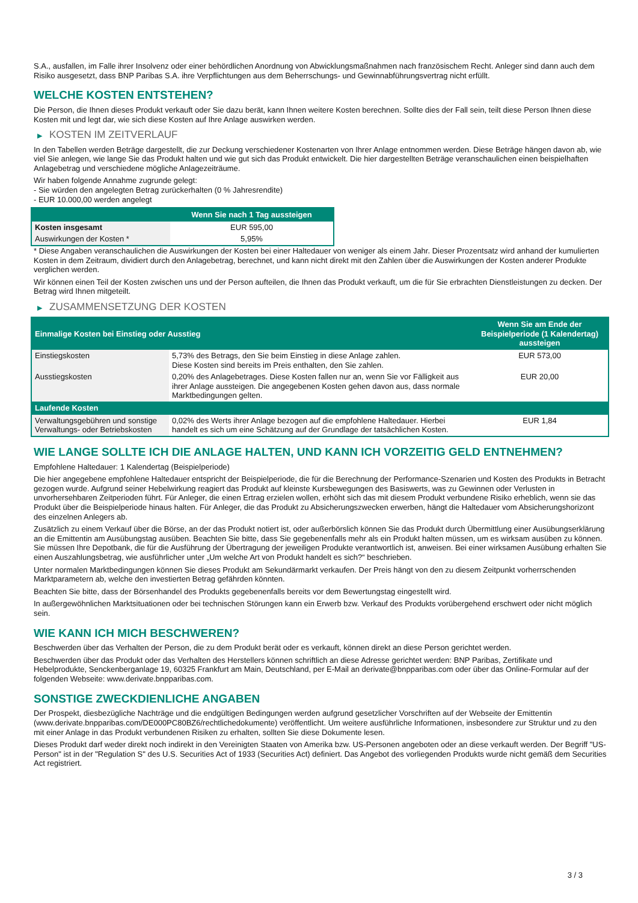S.A., ausfallen, im Falle ihrer Insolvenz oder einer behördlichen Anordnung von Abwicklungsmaßnahmen nach französischem Recht. Anleger sind dann auch dem Risiko ausgesetzt, dass BNP Paribas S.A. ihre Verpflichtungen aus dem Beherrschungs- und Gewinnabführungsvertrag nicht erfüllt.
WELCHE KOSTEN ENTSTEHEN?
Die Person, die Ihnen dieses Produkt verkauft oder Sie dazu berät, kann Ihnen weitere Kosten berechnen. Sollte dies der Fall sein, teilt diese Person Ihnen diese Kosten mit und legt dar, wie sich diese Kosten auf Ihre Anlage auswirken werden.
▶ KOSTEN IM ZEITVERLAUF
In den Tabellen werden Beträge dargestellt, die zur Deckung verschiedener Kostenarten von Ihrer Anlage entnommen werden. Diese Beträge hängen davon ab, wie viel Sie anlegen, wie lange Sie das Produkt halten und wie gut sich das Produkt entwickelt. Die hier dargestellten Beträge veranschaulichen einen beispielhaften Anlagebetrag und verschiedene mögliche Anlagezeiträume.
Wir haben folgende Annahme zugrunde gelegt:
- Sie würden den angelegten Betrag zurückerhalten (0 % Jahresrendite)
- EUR 10.000,00 werden angelegt
| | Wenn Sie nach 1 Tag aussteigen |
| --- | --- |
| Kosten insgesamt | EUR 595,00 |
| Auswirkungen der Kosten * | 5,95% |
* Diese Angaben veranschaulichen die Auswirkungen der Kosten bei einer Haltedauer von weniger als einem Jahr. Dieser Prozentsatz wird anhand der kumulierten Kosten in dem Zeitraum, dividiert durch den Anlagebetrag, berechnet, und kann nicht direkt mit den Zahlen über die Auswirkungen der Kosten anderer Produkte verglichen werden.
Wir können einen Teil der Kosten zwischen uns und der Person aufteilen, die Ihnen das Produkt verkauft, um die für Sie erbrachten Dienstleistungen zu decken. Der Betrag wird Ihnen mitgeteilt.
▶ ZUSAMMENSETZUNG DER KOSTEN
| Einmalige Kosten bei Einstieg oder Ausstieg | | Wenn Sie am Ende der Beispielperiode (1 Kalendertag) aussteigen |
| --- | --- | --- |
| Einstiegskosten | 5,73% des Betrags, den Sie beim Einstieg in diese Anlage zahlen. Diese Kosten sind bereits im Preis enthalten, den Sie zahlen. | EUR 573,00 |
| Ausstiegskosten | 0,20% des Anlagebetrages. Diese Kosten fallen nur an, wenn Sie vor Fälligkeit aus ihrer Anlage aussteigen. Die angegebenen Kosten gehen davon aus, dass normale Marktbedingungen gelten. | EUR 20,00 |
| Laufende Kosten | | |
| Verwaltungsgebühren und sonstige Verwaltungs- oder Betriebskosten | 0,02% des Werts ihrer Anlage bezogen auf die empfohlene Haltedauer. Hierbei handelt es sich um eine Schätzung auf der Grundlage der tatsächlichen Kosten. | EUR 1,84 |
WIE LANGE SOLLTE ICH DIE ANLAGE HALTEN, UND KANN ICH VORZEITIG GELD ENTNEHMEN?
Empfohlene Haltedauer: 1 Kalendertag (Beispielperiode)
Die hier angegebene empfohlene Haltedauer entspricht der Beispielperiode, die für die Berechnung der Performance-Szenarien und Kosten des Produkts in Betracht gezogen wurde. Aufgrund seiner Hebelwirkung reagiert das Produkt auf kleinste Kursbewegungen des Basiswerts, was zu Gewinnen oder Verlusten in unvorhersehbaren Zeitperioden führt. Für Anleger, die einen Ertrag erzielen wollen, erhöht sich das mit diesem Produkt verbundene Risiko erheblich, wenn sie das Produkt über die Beispielperiode hinaus halten. Für Anleger, die das Produkt zu Absicherungszwecken erwerben, hängt die Haltedauer vom Absicherungshorizont des einzelnen Anlegers ab.
Zusätzlich zu einem Verkauf über die Börse, an der das Produkt notiert ist, oder außerbörslich können Sie das Produkt durch Übermittlung einer Ausübungserklärung an die Emittentin am Ausübungstag ausüben. Beachten Sie bitte, dass Sie gegebenenfalls mehr als ein Produkt halten müssen, um es wirksam ausüben zu können. Sie müssen Ihre Depotbank, die für die Ausführung der Übertragung der jeweiligen Produkte verantwortlich ist, anweisen. Bei einer wirksamen Ausübung erhalten Sie einen Auszahlungsbetrag, wie ausführlicher unter „Um welche Art von Produkt handelt es sich?“ beschrieben.
Unter normalen Marktbedingungen können Sie dieses Produkt am Sekundärmarkt verkaufen. Der Preis hängt von den zu diesem Zeitpunkt vorherrschenden Marktparametern ab, welche den investierten Betrag gefährden könnten.
Beachten Sie bitte, dass der Börsenhandel des Produkts gegebenenfalls bereits vor dem Bewertungstag eingestellt wird.
In außergewöhnlichen Marktsituationen oder bei technischen Störungen kann ein Erwerb bzw. Verkauf des Produkts vorübergehend erschwert oder nicht möglich sein.
WIE KANN ICH MICH BESCHWEREN?
Beschwerden über das Verhalten der Person, die zu dem Produkt berät oder es verkauft, können direkt an diese Person gerichtet werden.
Beschwerden über das Produkt oder das Verhalten des Herstellers können schriftlich an diese Adresse gerichtet werden: BNP Paribas, Zertifikate und Hebelprodukte, Senckenberganlage 19, 60325 Frankfurt am Main, Deutschland, per E-Mail an derivate@bnpparibas.com oder über das Online-Formular auf der folgenden Webseite: www.derivate.bnpparibas.com.
SONSTIGE ZWECKDIENLICHE ANGABEN
Der Prospekt, diesbezügliche Nachträge und die endgültigen Bedingungen werden aufgrund gesetzlicher Vorschriften auf der Webseite der Emittentin (www.derivate.bnpparibas.com/DE000PC80BZ6/rechtlichedokumente) veröffentlicht. Um weitere ausführliche Informationen, insbesondere zur Struktur und zu den mit einer Anlage in das Produkt verbundenen Risiken zu erhalten, sollten Sie diese Dokumente lesen.
Dieses Produkt darf weder direkt noch indirekt in den Vereinigten Staaten von Amerika bzw. US-Personen angeboten oder an diese verkauft werden. Der Begriff "US-Person" ist in der "Regulation S" des U.S. Securities Act of 1933 (Securities Act) definiert. Das Angebot des vorliegenden Produkts wurde nicht gemäß dem Securities Act registriert.
3 / 3